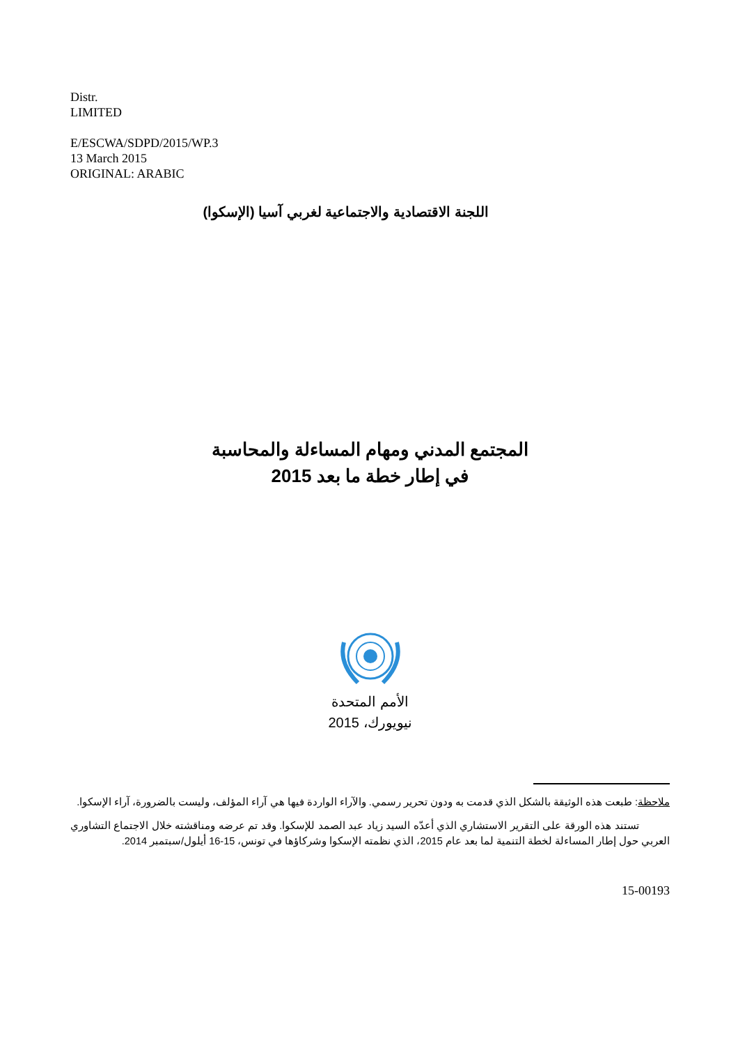Distr.
LIMITED
E/ESCWA/SDPD/2015/WP.3
13 March 2015
ORIGINAL: ARABIC
اللجنة الاقتصادية والاجتماعية لغربي آسيا (الإسكوا)
المجتمع المدني ومهام المساءلة والمحاسبة
في إطار خطة ما بعد 2015
الأمم المتحدة
نيويورك، 2015
ملاحظة: طبعت هذه الوثيقة بالشكل الذي قدمت به ودون تحرير رسمي. والآراء الواردة فيها هي آراء المؤلف، وليست بالضرورة، آراء الإسكوا.
تستند هذه الورقة على التقرير الاستشاري الذي أعدّه السيد زياد عبد الصمد للإسكوا. وقد تم عرضه ومناقشته خلال الاجتماع التشاوري العربي حول إطار المساءلة لخطة التنمية لما بعد عام 2015، الذي نظمته الإسكوا وشركاؤها في تونس، 15-16 أيلول/سبتمبر 2014.
15-00193